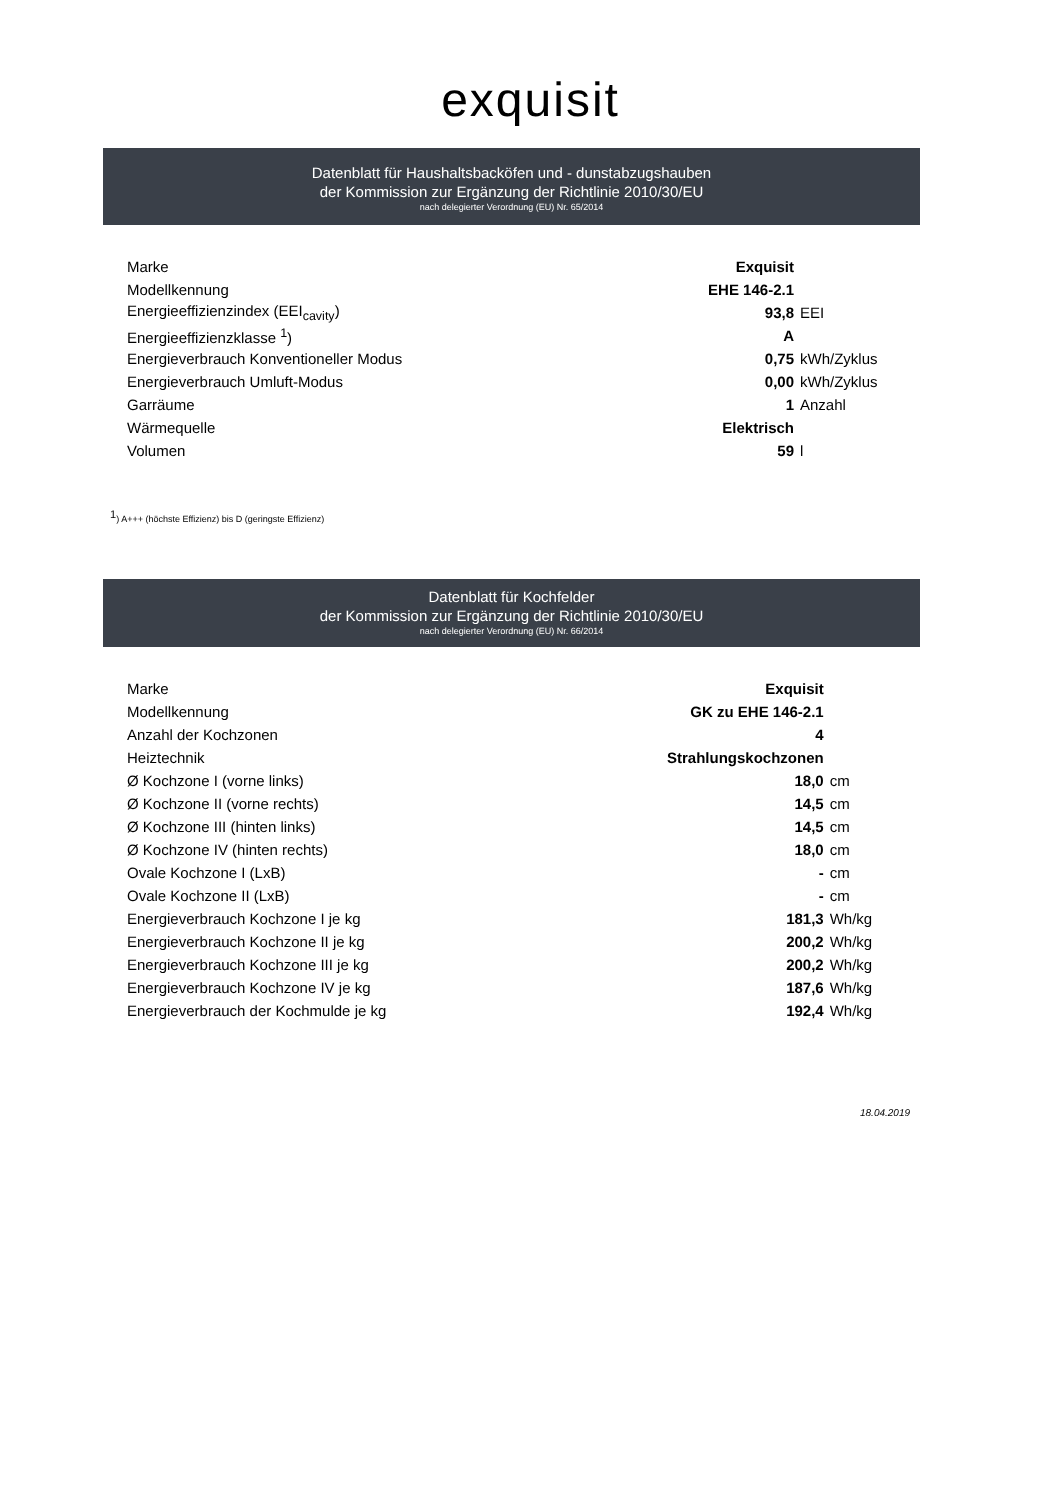exquisit
Datenblatt für Haushaltsbacköfen und - dunstabzugshauben
der Kommission zur Ergänzung der Richtlinie 2010/30/EU
nach delegierter Verordnung (EU) Nr. 65/2014
| Marke | Exquisit | |
| Modellkennung | EHE 146-2.1 | |
| Energieeffizienzindex (EEI<sub>cavity</sub>) | 93,8 | EEI |
| Energieeffizienzklasse <sup>1</sup>) | A | |
| Energieverbrauch Konventioneller Modus | 0,75 | kWh/Zyklus |
| Energieverbrauch Umluft-Modus | 0,00 | kWh/Zyklus |
| Garräume | 1 | Anzahl |
| Wärmequelle | Elektrisch | |
| Volumen | 59 | l |
<sup>1</sup>) A+++ (höchste Effizienz) bis D (geringste Effizienz)
Datenblatt für Kochfelder
der Kommission zur Ergänzung der Richtlinie 2010/30/EU
nach delegierter Verordnung (EU) Nr. 66/2014
| Marke | Exquisit | |
| Modellkennung | GK zu EHE 146-2.1 | |
| Anzahl der Kochzonen | 4 | |
| Heiztechnik | Strahlungskochzonen | |
| Ø Kochzone I (vorne links) | 18,0 | cm |
| Ø Kochzone II (vorne rechts) | 14,5 | cm |
| Ø Kochzone III (hinten links) | 14,5 | cm |
| Ø Kochzone IV (hinten rechts) | 18,0 | cm |
| Ovale Kochzone I (LxB) | - | cm |
| Ovale Kochzone II (LxB) | - | cm |
| Energieverbrauch Kochzone I je kg | 181,3 | Wh/kg |
| Energieverbrauch Kochzone II je kg | 200,2 | Wh/kg |
| Energieverbrauch Kochzone III je kg | 200,2 | Wh/kg |
| Energieverbrauch Kochzone IV je kg | 187,6 | Wh/kg |
| Energieverbrauch der Kochmulde je kg | 192,4 | Wh/kg |
18.04.2019